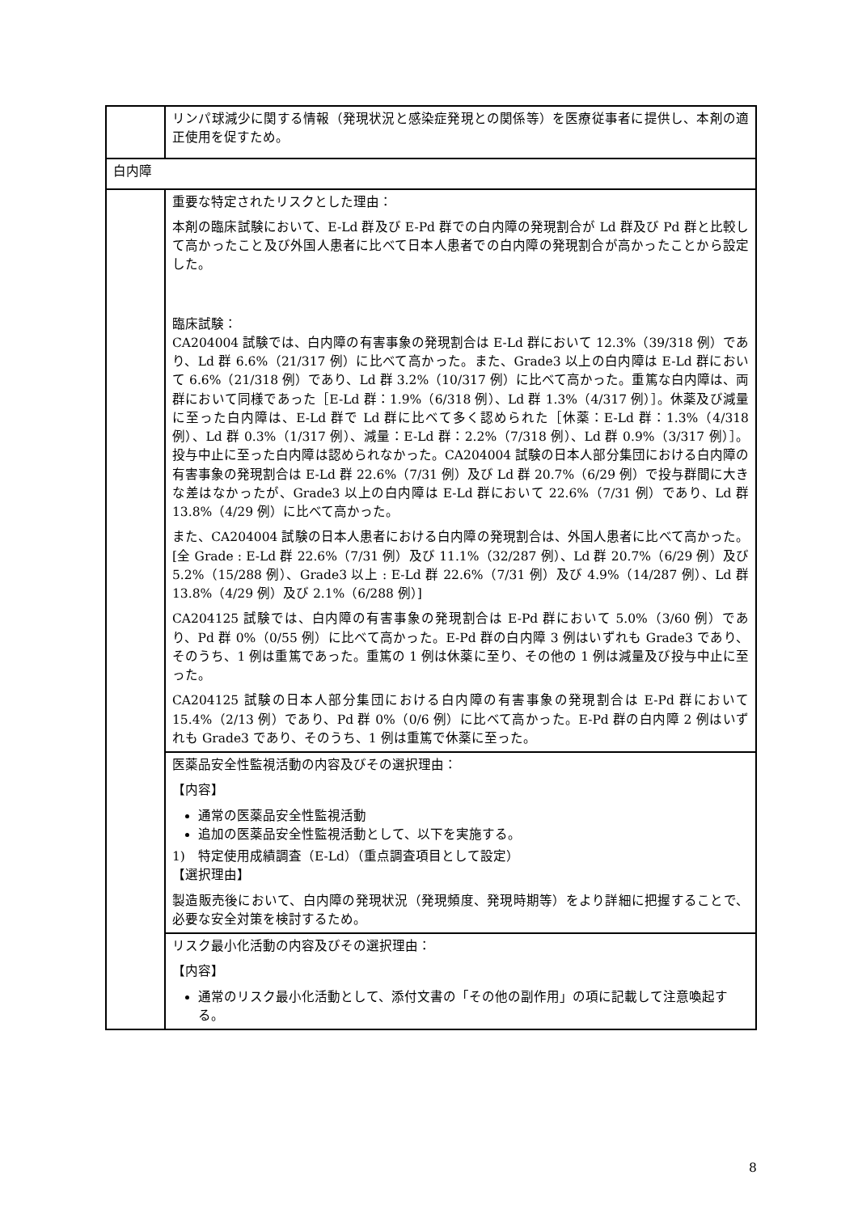| | リンパ球減少に関する情報（発現状況と感染症発現との関係等）を医療従事者に提供し、本剤の適正使用を促すため。 |
| 白内障 | |
| | 重要な特定されたリスクとした理由： 本剤の臨床試験において、E-Ld 群及び E-Pd 群での白内障の発現割合が Ld 群及び Pd 群と比較して高かったこと及び外国人患者に比べて日本人患者での白内障の発現割合が高かったことから設定した。 臨床試験： CA204004 試験では、白内障の有害事象の発現割合は E-Ld 群において 12.3%（39/318 例）であり、Ld 群 6.6%（21/317 例）に比べて高かった。また、Grade3 以上の白内障は E-Ld 群において 6.6%（21/318 例）であり、Ld 群 3.2%（10/317 例）に比べて高かった。重篤な白内障は、両群において同様であった［E-Ld 群：1.9%（6/318 例）、Ld 群 1.3%（4/317 例）］。休薬及び減量に至った白内障は、E-Ld 群で Ld 群に比べて多く認められた［休薬：E-Ld 群：1.3%（4/318 例）、Ld 群 0.3%（1/317 例）、減量：E-Ld 群：2.2%（7/318 例）、Ld 群 0.9%（3/317 例）］。投与中止に至った白内障は認められなかった。CA204004 試験の日本人部分集団における白内障の有害事象の発現割合は E-Ld 群 22.6%（7/31 例）及び Ld 群 20.7%（6/29 例）で投与群間に大きな差はなかったが、Grade3 以上の白内障は E-Ld 群において 22.6%（7/31 例）であり、Ld 群 13.8%（4/29 例）に比べて高かった。 また、CA204004 試験の日本人患者における白内障の発現割合は、外国人患者に比べて高かった。[全 Grade : E-Ld 群 22.6%（7/31 例）及び 11.1%（32/287 例）、Ld 群 20.7%（6/29 例）及び 5.2%（15/288 例）、Grade3 以上 : E-Ld 群 22.6%（7/31 例）及び 4.9%（14/287 例）、Ld 群 13.8%（4/29 例）及び 2.1%（6/288 例）] CA204125 試験では、白内障の有害事象の発現割合は E-Pd 群において 5.0%（3/60 例）であり、Pd 群 0%（0/55 例）に比べて高かった。E-Pd 群の白内障 3 例はいずれも Grade3 であり、そのうち、1 例は重篤であった。重篤の 1 例は休薬に至り、その他の 1 例は減量及び投与中止に至った。 CA204125 試験の日本人部分集団における白内障の有害事象の発現割合は E-Pd 群において 15.4%（2/13 例）であり、Pd 群 0%（0/6 例）に比べて高かった。E-Pd 群の白内障 2 例はいずれも Grade3 であり、そのうち、1 例は重篤で休薬に至った。 |
| | 医薬品安全性監視活動の内容及びその選択理由： 【内容】 通常の医薬品安全性監視活動 追加の医薬品安全性監視活動として、以下を実施する。 1) 特定使用成績調査（E-Ld）（重点調査項目として設定） 【選択理由】 製造販売後において、白内障の発現状況（発現頻度、発現時期等）をより詳細に把握することで、必要な安全対策を検討するため。 |
| | リスク最小化活動の内容及びその選択理由： 【内容】 通常のリスク最小化活動として、添付文書の「その他の副作用」の項に記載して注意喚起する。 |
8